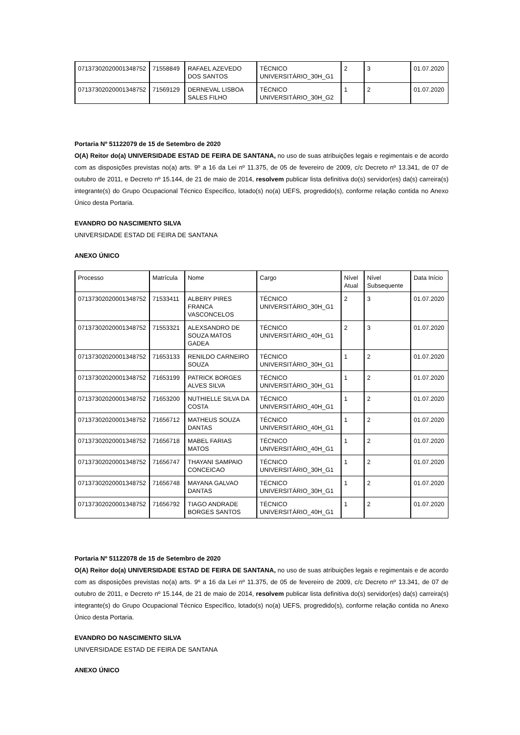| 07137302020001348752 | 71558849 | RAFAEL AZEVEDO DOS SANTOS | TÉCNICO UNIVERSITÁRIO_30H_G1 | 2 | 3 | 01.07.2020 |
| 07137302020001348752 | 71569129 | DERNEVAL LISBOA SALES FILHO | TÉCNICO UNIVERSITÁRIO_30H_G2 | 1 | 2 | 01.07.2020 |
Portaria Nº 51122079 de 15 de Setembro de 2020
O(A) Reitor do(a) UNIVERSIDADE ESTAD DE FEIRA DE SANTANA, no uso de suas atribuições legais e regimentais e de acordo com as disposições previstas no(a) arts. 9º a 16 da Lei nº 11.375, de 05 de fevereiro de 2009, c/c Decreto nº 13.341, de 07 de outubro de 2011, e Decreto nº 15.144, de 21 de maio de 2014, resolvem publicar lista definitiva do(s) servidor(es) da(s) carreira(s) integrante(s) do Grupo Ocupacional Técnico Específico, lotado(s) no(a) UEFS, progredido(s), conforme relação contida no Anexo Único desta Portaria.
EVANDRO DO NASCIMENTO SILVA
UNIVERSIDADE ESTAD DE FEIRA DE SANTANA
ANEXO ÚNICO
| Processo | Matrícula | Nome | Cargo | Nível Atual | Nível Subsequente | Data Início |
| --- | --- | --- | --- | --- | --- | --- |
| 07137302020001348752 | 71533411 | ALBERY PIRES FRANCA VASCONCELOS | TÉCNICO UNIVERSITÁRIO_30H_G1 | 2 | 3 | 01.07.2020 |
| 07137302020001348752 | 71553321 | ALEXSANDRO DE SOUZA MATOS GADEA | TÉCNICO UNIVERSITÁRIO_40H_G1 | 2 | 3 | 01.07.2020 |
| 07137302020001348752 | 71653133 | RENILDO CARNEIRO SOUZA | TÉCNICO UNIVERSITÁRIO_30H_G1 | 1 | 2 | 01.07.2020 |
| 07137302020001348752 | 71653199 | PATRICK BORGES ALVES SILVA | TÉCNICO UNIVERSITÁRIO_30H_G1 | 1 | 2 | 01.07.2020 |
| 07137302020001348752 | 71653200 | NUTHIELLE SILVA DA COSTA | TÉCNICO UNIVERSITÁRIO_40H_G1 | 1 | 2 | 01.07.2020 |
| 07137302020001348752 | 71656712 | MATHEUS SOUZA DANTAS | TÉCNICO UNIVERSITÁRIO_40H_G1 | 1 | 2 | 01.07.2020 |
| 07137302020001348752 | 71656718 | MABEL FARIAS MATOS | TÉCNICO UNIVERSITÁRIO_40H_G1 | 1 | 2 | 01.07.2020 |
| 07137302020001348752 | 71656747 | THAYANI SAMPAIO CONCEICAO | TÉCNICO UNIVERSITÁRIO_30H_G1 | 1 | 2 | 01.07.2020 |
| 07137302020001348752 | 71656748 | MAYANA GALVAO DANTAS | TÉCNICO UNIVERSITÁRIO_30H_G1 | 1 | 2 | 01.07.2020 |
| 07137302020001348752 | 71656792 | TIAGO ANDRADE BORGES SANTOS | TÉCNICO UNIVERSITÁRIO_40H_G1 | 1 | 2 | 01.07.2020 |
Portaria Nº 51122078 de 15 de Setembro de 2020
O(A) Reitor do(a) UNIVERSIDADE ESTAD DE FEIRA DE SANTANA, no uso de suas atribuições legais e regimentais e de acordo com as disposições previstas no(a) arts. 9º a 16 da Lei nº 11.375, de 05 de fevereiro de 2009, c/c Decreto nº 13.341, de 07 de outubro de 2011, e Decreto nº 15.144, de 21 de maio de 2014, resolvem publicar lista definitiva do(s) servidor(es) da(s) carreira(s) integrante(s) do Grupo Ocupacional Técnico Específico, lotado(s) no(a) UEFS, progredido(s), conforme relação contida no Anexo Único desta Portaria.
EVANDRO DO NASCIMENTO SILVA
UNIVERSIDADE ESTAD DE FEIRA DE SANTANA
ANEXO ÚNICO